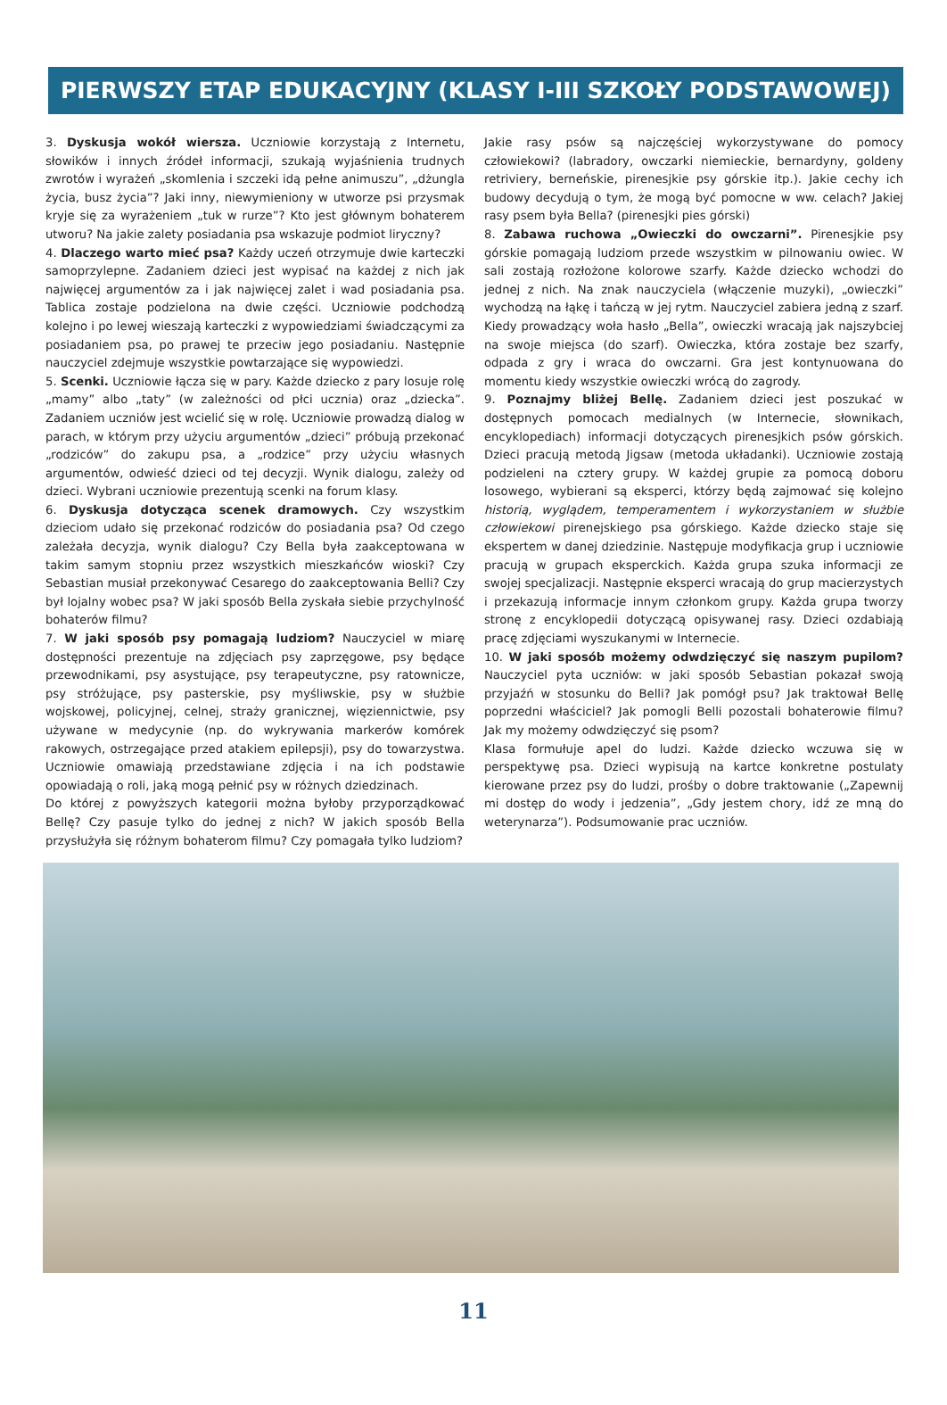PIERWSZY ETAP EDUKACYJNY (KLASY I-III SZKOŁY PODSTAWOWEJ)
3. Dyskusja wokół wiersza. Uczniowie korzystają z Internetu, słowików i innych źródeł informacji, szukają wyjaśnienia trudnych zwrotów i wyrażeń „skomlenia i szczeki idą pełne animuszu”, „dżungla życia, busz życia”? Jaki inny, niewymieniony w utworze psi przysmak kryje się za wyrażeniem „tuk w rurze”? Kto jest głównym bohaterem utworu? Na jakie zalety posiadania psa wskazuje podmiot liryczny?
4. Dlaczego warto mieć psa? Każdy uczeń otrzymuje dwie karteczki samoprzylepne. Zadaniem dzieci jest wypisać na każdej z nich jak najwięcej argumentów za i jak najwięcej zalet i wad posiadania psa. Tablica zostaje podzielona na dwie części. Uczniowie podchodzą kolejno i po lewej wieszają karteczki z wypowiedziami świadczącymi za posiadaniem psa, po prawej te przeciw jego posiadaniu. Następnie nauczyciel zdejmuje wszystkie powtarzające się wypowiedzi.
5. Scenki. Uczniowie łącza się w pary. Każde dziecko z pary losuje rolę „mamy” albo „taty” (w zależności od płci ucznia) oraz „dziecka”. Zadaniem uczniów jest wcielić się w rolę. Uczniowie prowadzą dialog w parach, w którym przy użyciu argumentów „dzieci” próbują przekonać „rodziców” do zakupu psa, a „rodzice” przy użyciu własnych argumentów, odwieść dzieci od tej decyzji. Wynik dialogu, zależy od dzieci. Wybrani uczniowie prezentują scenki na forum klasy.
6. Dyskusja dotycząca scenek dramowych. Czy wszystkim dzieciom udało się przekonać rodziców do posiadania psa? Od czego zależała decyzja, wynik dialogu? Czy Bella była zaakceptowana w takim samym stopniu przez wszystkich mieszkańców wioski? Czy Sebastian musiał przekonywać Cesarego do zaakceptowania Belli? Czy był lojalny wobec psa? W jaki sposób Bella zyskała siebie przychylność bohaterów filmu?
7. W jaki sposób psy pomagają ludziom? Nauczyciel w miarę dostępności prezentuje na zdjęciach psy zaprzęgowe, psy będące przewodnikami, psy asystujące, psy terapeutyczne, psy ratownicze, psy stróżujące, psy pasterskie, psy myśliwskie, psy w służbie wojskowej, policyjnej, celnej, straży granicznej, więziennictwie, psy używane w medycynie (np. do wykrywania markerów komórek rakowych, ostrzegające przed atakiem epilepsji), psy do towarzystwa. Uczniowie omawiają przedstawiane zdjęcia i na ich podstawie opowiadają o roli, jaką mogą pełnić psy w różnych dziedzinach.
Do której z powyższych kategorii można byłoby przyporządkować Bellę? Czy pasuje tylko do jednej z nich? W jakich sposób Bella przysłużyła się różnym bohaterom filmu? Czy pomagała tylko ludziom?
Jakie rasy psów są najczęściej wykorzystywane do pomocy człowiekowi? (labradory, owczarki niemieckie, bernardyny, goldeny retriviery, berneńskie, pirenesjkie psy górskie itp.). Jakie cechy ich budowy decydują o tym, że mogą być pomocne w ww. celach? Jakiej rasy psem była Bella? (pirenesjki pies górski)
8. Zabawa ruchowa „Owieczki do owczarni”. Pirenesjkie psy górskie pomagają ludziom przede wszystkim w pilnowaniu owiec. W sali zostają rozłożone kolorowe szarfy. Każde dziecko wchodzi do jednej z nich. Na znak nauczyciela (włączenie muzyki), „owieczki” wychodzą na łąkę i tańczą w jej rytm. Nauczyciel zabiera jedną z szarf. Kiedy prowadzący woła hasło „Bella”, owieczki wracają jak najszybciej na swoje miejsca (do szarf). Owieczka, która zostaje bez szarfy, odpada z gry i wraca do owczarni. Gra jest kontynuowana do momentu kiedy wszystkie owieczki wrócą do zagrody.
9. Poznajmy bliżej Bellę. Zadaniem dzieci jest poszukać w dostępnych pomocach medialnych (w Internecie, słownikach, encyklopediach) informacji dotyczących pirenesjkich psów górskich. Dzieci pracują metodą Jigsaw (metoda układanki). Uczniowie zostają podzieleni na cztery grupy. W każdej grupie za pomocą doboru losowego, wybierani są eksperci, którzy będą zajmować się kolejno historią, wyglądem, temperamentem i wykorzystaniem w służbie człowiekowi pirenejskiego psa górskiego. Każde dziecko staje się ekspertem w danej dziedzinie. Następuje modyfikacja grup i uczniowie pracują w grupach eksperckich. Każda grupa szuka informacji ze swojej specjalizacji. Następnie eksperci wracają do grup macierzystych i przekazują informacje innym członkom grupy. Każda grupa tworzy stronę z encyklopedii dotyczącą opisywanej rasy. Dzieci ozdabiają pracę zdjęciami wyszukanymi w Internecie.
10. W jaki sposób możemy odwdzięczyć się naszym pupilom? Nauczyciel pyta uczniów: w jaki sposób Sebastian pokazał swoją przyjaźń w stosunku do Belli? Jak pomógł psu? Jak traktował Bellę poprzedni właściciel? Jak pomogli Belli pozostali bohaterowie filmu? Jak my możemy odwdzięczyć się psom?
Klasa formułuje apel do ludzi. Każde dziecko wczuwa się w perspektywę psa. Dzieci wypisują na kartce konkretne postulaty kierowane przez psy do ludzi, prośby o dobre traktowanie („Zapewnij mi dostęp do wody i jedzenia”, „Gdy jestem chory, idź ze mną do weterynarza”). Podsumowanie prac uczniów.
11